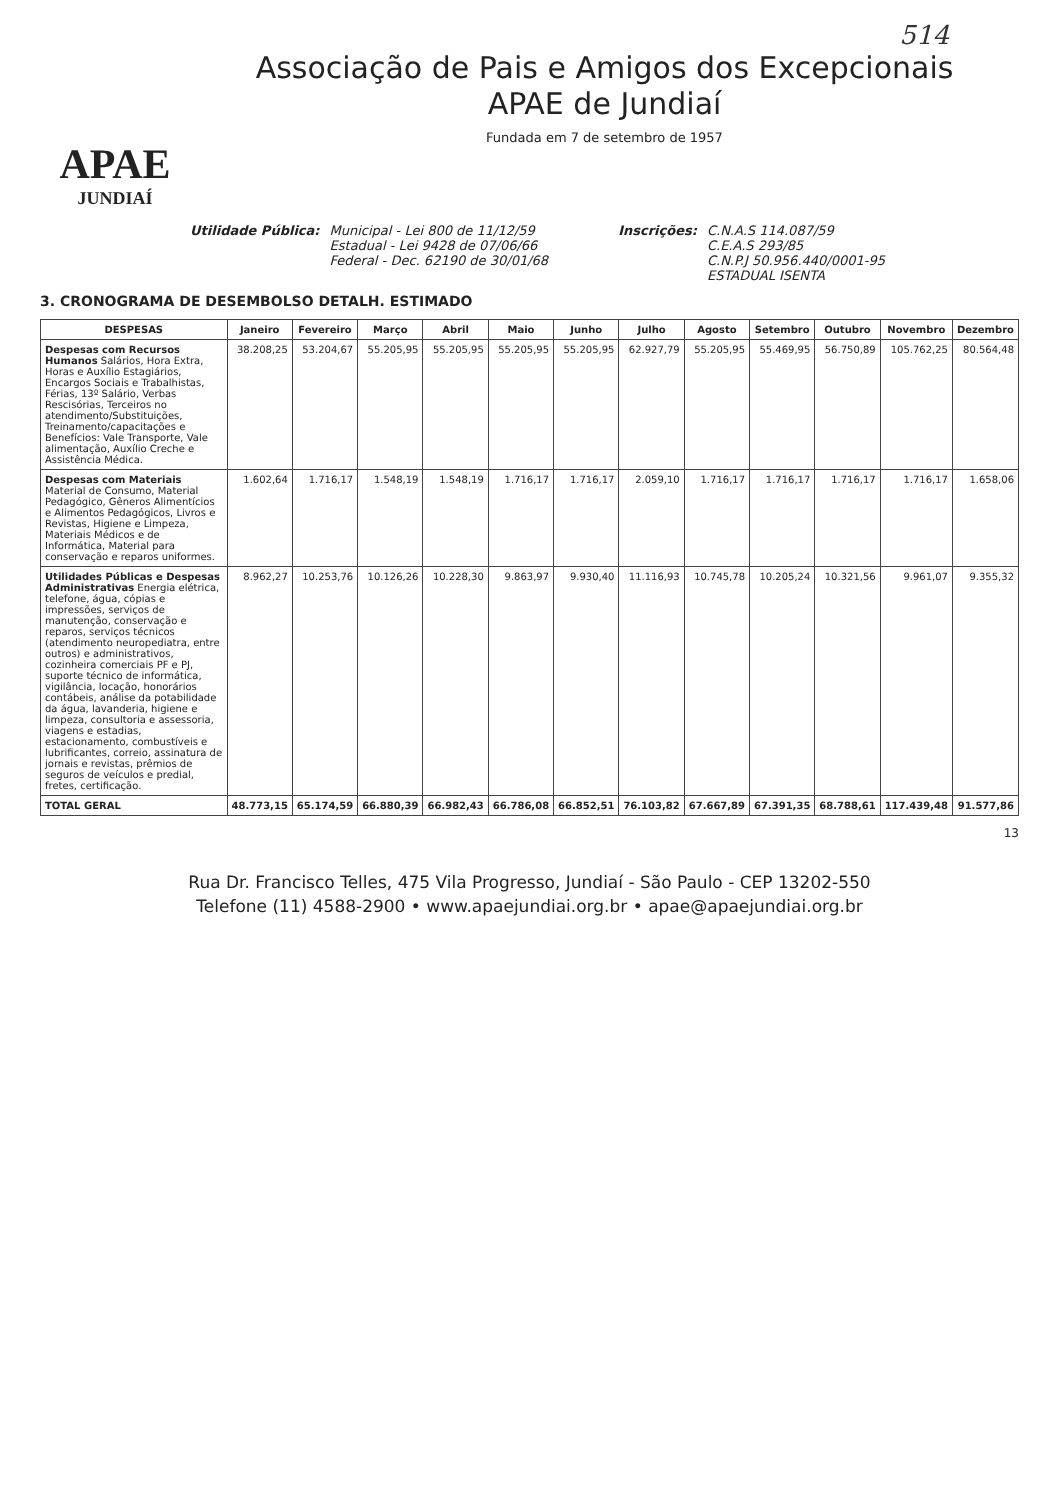514
APAE
JUNDIAÍ
Associação de Pais e Amigos dos Excepcionais
APAE de Jundiaí
Fundada em 7 de setembro de 1957
Utilidade Pública: Municipal - Lei 800 de 11/12/59
Estadual - Lei 9428 de 07/06/66
Federal - Dec. 62190 de 30/01/68
Inscrições: C.N.A.S 114.087/59
C.E.A.S 293/85
C.N.P.J 50.956.440/0001-95
ESTADUAL ISENTA
3. CRONOGRAMA DE DESEMBOLSO DETALH. ESTIMADO
| DESPESAS | Janeiro | Fevereiro | Março | Abril | Maio | Junho | Julho | Agosto | Setembro | Outubro | Novembro | Dezembro |
| --- | --- | --- | --- | --- | --- | --- | --- | --- | --- | --- | --- | --- |
| Despesas com Recursos Humanos Salários, Hora Extra, Horas e Auxílio Estagiários, Encargos Sociais e Trabalhistas, Férias, 13º Salário, Verbas Rescisórias, Terceiros no atendimento/Substituições, Treinamento/capacitações e Benefícios: Vale Transporte, Vale alimentação, Auxílio Creche e Assistência Médica. | 38.208,25 | 53.204,67 | 55.205,95 | 55.205,95 | 55.205,95 | 55.205,95 | 62.927,79 | 55.205,95 | 55.469,95 | 56.750,89 | 105.762,25 | 80.564,48 |
| Despesas com Materiais Material de Consumo, Material Pedagógico, Gêneros Alimentícios e Alimentos Pedagógicos, Livros e Revistas, Higiene e Limpeza, Materiais Médicos e de Informática, Material para conservação e reparos uniformes. | 1.602,64 | 1.716,17 | 1.548,19 | 1.548,19 | 1.716,17 | 1.716,17 | 2.059,10 | 1.716,17 | 1.716,17 | 1.716,17 | 1.716,17 | 1.658,06 |
| Utilidades Públicas e Despesas Administrativas Energia elétrica, telefone, água, cópias e impressões, serviços de manutenção, conservação e reparos, serviços técnicos (atendimento neuropediatra, entre outros) e administrativos, cozinheira comerciais PF e PJ, suporte técnico de informática, vigilância, locação, honorários contábeis, análise da potabilidade da água, lavanderia, higiene e limpeza, consultoria e assessoria, viagens e estadias, estacionamento, combustíveis e lubrificantes, correio, assinatura de jornais e revistas, prêmios de seguros de veículos e predial, fretes, certificação. | 8.962,27 | 10.253,76 | 10.126,26 | 10.228,30 | 9.863,97 | 9.930,40 | 11.116,93 | 10.745,78 | 10.205,24 | 10.321,56 | 9.961,07 | 9.355,32 |
| TOTAL GERAL | 48.773,15 | 65.174,59 | 66.880,39 | 66.982,43 | 66.786,08 | 66.852,51 | 76.103,82 | 67.667,89 | 67.391,35 | 68.788,61 | 117.439,48 | 91.577,86 |
13
Rua Dr. Francisco Telles, 475 Vila Progresso, Jundiaí - São Paulo - CEP 13202-550
Telefone (11) 4588-2900 • www.apaejundiai.org.br • apae@apaejundiai.org.br